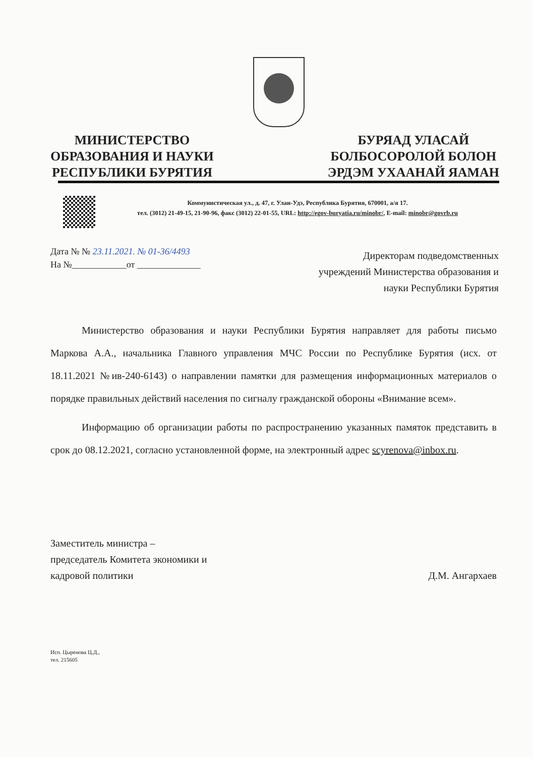МИНИСТЕРСТВО
ОБРАЗОВАНИЯ И НАУКИ
РЕСПУБЛИКИ БУРЯТИЯ
БУРЯАД УЛАСАЙ
БОЛБОСОРОЛОЙ БОЛОН
ЭРДЭМ УХААНАЙ ЯАМАН
Коммунистическая ул., д. 47, г. Улан-Удэ, Республика Бурятия, 670001, а/я 17.
тел. (3012) 21-49-15, 21-90-96, факс (3012) 22-01-55, URL: http://egov-buryatia.ru/minobr/, E-mail: minobr@govrb.ru
Дата № № 23.11.2021. № 01-36/4493
На №____________от ______________
Директорам подведомственных
учреждений Министерства образования и
науки Республики Бурятия
Министерство образования и науки Республики Бурятия направляет для работы письмо Маркова А.А., начальника Главного управления МЧС России по Республике Бурятия (исх. от 18.11.2021 №ив-240-6143) о направлении памятки для размещения информационных материалов о порядке правильных действий населения по сигналу гражданской обороны «Внимание всем».
Информацию об организации работы по распространению указанных памяток представить в срок до 08.12.2021, согласно установленной форме, на электронный адрес scyrenova@inbox.ru.
Заместитель министра –
председатель Комитета экономики и
кадровой политики
Д.М. Ангархаев
Исп. Цыренова Ц.Д.,
тел. 215605